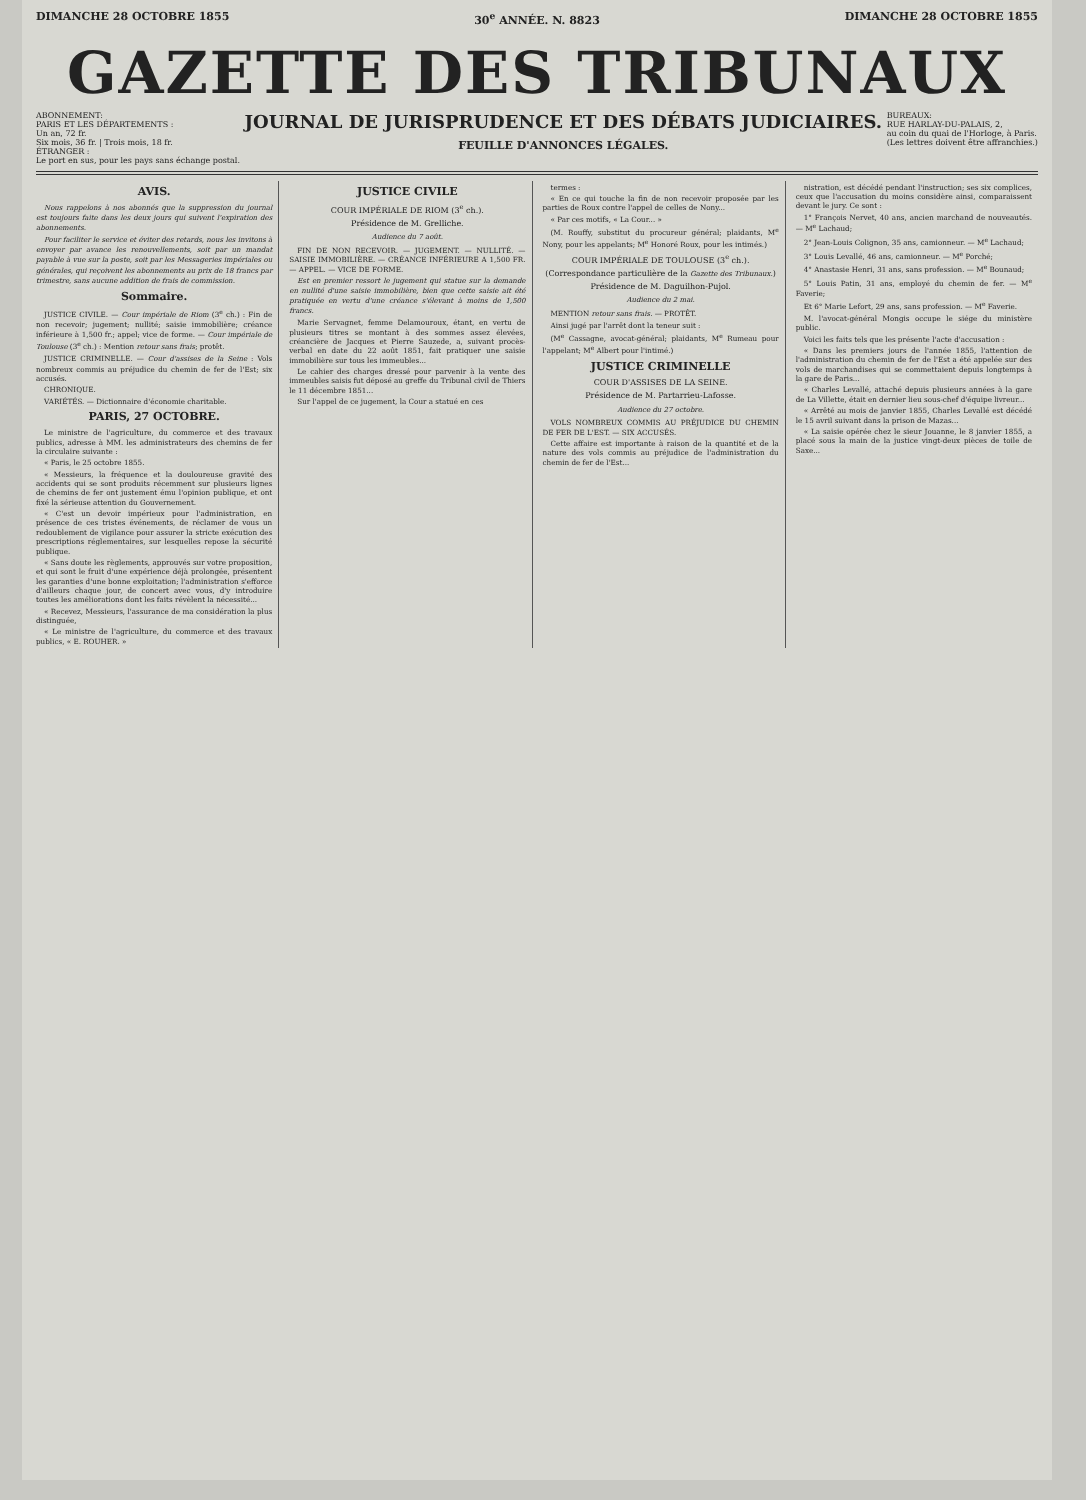DIMANCHE 28 OCTOBRE 1855 30<sup>e</sup> ANNÉE. N. 8823 DIMANCHE 28 OCTOBRE 1855
GAZETTE DES TRIBUNAUX
ABONNEMENT:
PARIS ET LES DÉPARTEMENTS :
Un an, 72 fr.
Six mois, 36 fr. | Trois mois, 18 fr.
ÉTRANGER :
Le port en sus, pour les pays sans échange postal.
JOURNAL DE JURISPRUDENCE ET DES DÉBATS JUDICIAIRES.
FEUILLE D'ANNONCES LÉGALES.
BUREAUX:
RUE HARLAY-DU-PALAIS, 2,
au coin du quai de l'Horloge, à Paris.
(Les lettres doivent être affranchies.)
AVIS.
Nous rappelons à nos abonnés que la suppression du journal est toujours faite dans les deux jours qui suivent l'expiration des abonnements.
Pour faciliter le service et éviter des retards, nous les invitons à envoyer par avance les renouvellements, soit par un mandat payable à vue sur la poste, soit par les Messageries impériales ou générales, qui reçoivent les abonnements au prix de 18 francs par trimestre, sans aucune addition de frais de commission.
Sommaire.
JUSTICE CIVILE. — Cour impériale de Riom (3<sup>e</sup> ch.) : Fin de non recevoir; jugement; nullité; saisie immobilière; créance inférieure à 1,500 fr.; appel; vice de forme. — Cour impériale de Toulouse (3<sup>e</sup> ch.) : Mention retour sans frais; protêt.
JUSTICE CRIMINELLE. — Cour d'assises de la Seine : Vols nombreux commis au préjudice du chemin de fer de l'Est; six accusés.
CHRONIQUE.
VARIÉTÉS. — Dictionnaire d'économie charitable.
PARIS, 27 OCTOBRE.
Le ministre de l'agriculture, du commerce et des travaux publics, adresse à MM. les administrateurs des chemins de fer la circulaire suivante :
« Paris, le 25 octobre 1855.
« Messieurs, la fréquence et la douloureuse gravité des accidents qui se sont produits récemment sur plusieurs lignes de chemins de fer ont justement ému l'opinion publique, et ont fixé la sérieuse attention du Gouvernement.
« C'est un devoir impérieux pour l'administration, en présence de ces tristes événements, de réclamer de vous un redoublement de vigilance pour assurer la stricte exécution des prescriptions réglementaires, sur lesquelles repose la sécurité publique.
« Sans doute les règlements, approuvés sur votre proposition, et qui sont le fruit d'une expérience déjà prolongée, présentent les garanties d'une bonne exploitation; l'administration s'efforce d'ailleurs chaque jour, de concert avec vous, d'y introduire toutes les améliorations dont les faits révèlent la nécessité...
« Recevez, Messieurs, l'assurance de ma considération la plus distinguée,
« Le ministre de l'agriculture, du commerce et des travaux publics, « E. ROUHER. »
JUSTICE CIVILE
COUR IMPÉRIALE DE RIOM (3<sup>e</sup> ch.).
Présidence de M. Grelliche.
Audience du 7 août.
FIN DE NON RECEVOIR. — JUGEMENT. — NULLITÉ. — SAISIE IMMOBILIÈRE. — CRÉANCE INFÉRIEURE A 1,500 FR. — APPEL. — VICE DE FORME.
Est en premier ressort le jugement qui statue sur la demande en nullité d'une saisie immobilière, bien que cette saisie ait été pratiquée en vertu d'une créance s'élevant à moins de 1,500 francs.
Marie Servagnet, femme Delamouroux, étant, en vertu de plusieurs titres se montant à des sommes assez élevées, créancière de Jacques et Pierre Sauzede, a, suivant procès-verbal en date du 22 août 1851, fait pratiquer une saisie immobilière sur tous les immeubles...
Le cahier des charges dressé pour parvenir à la vente des immeubles saisis fut déposé au greffe du Tribunal civil de Thiers le 11 décembre 1851...
Sur l'appel de ce jugement, la Cour a statué en ces
termes :
« En ce qui touche la fin de non recevoir proposée par les parties de Roux contre l'appel de celles de Nony...
« Par ces motifs, « La Cour... »
(M. Rouffy, substitut du procureur général; plaidants, M<sup>e</sup> Nony, pour les appelants; M<sup>e</sup> Honoré Roux, pour les intimés.)
COUR IMPÉRIALE DE TOULOUSE (3<sup>e</sup> ch.).
(Correspondance particulière de la Gazette des Tribunaux.)
Présidence de M. Daguilhon-Pujol.
Audience du 2 mai.
MENTION retour sans frais. — PROTÊT.
Ainsi jugé par l'arrêt dont la teneur suit :
(M<sup>e</sup> Cassagne, avocat-général; plaidants, M<sup>e</sup> Rumeau pour l'appelant; M<sup>e</sup> Albert pour l'intimé.)
JUSTICE CRIMINELLE
COUR D'ASSISES DE LA SEINE.
Présidence de M. Partarrieu-Lafosse.
Audience du 27 octobre.
VOLS NOMBREUX COMMIS AU PRÉJUDICE DU CHEMIN DE FER DE L'EST. — SIX ACCUSÉS.
Cette affaire est importante à raison de la quantité et de la nature des vols commis au préjudice de l'administration du chemin de fer de l'Est...
nistration, est décédé pendant l'instruction; ses six complices, ceux que l'accusation du moins considère ainsi, comparaissent devant le jury. Ce sont :
1° François Nervet, 40 ans, ancien marchand de nouveautés. — M<sup>e</sup> Lachaud;
2° Jean-Louis Colignon, 35 ans, camionneur. — M<sup>e</sup> Lachaud;
3° Louis Levallé, 46 ans, camionneur. — M<sup>e</sup> Porché;
4° Anastasie Henri, 31 ans, sans profession. — M<sup>e</sup> Bounaud;
5° Louis Patin, 31 ans, employé du chemin de fer. — M<sup>e</sup> Faverie;
Et 6° Marie Lefort, 29 ans, sans profession. — M<sup>e</sup> Faverie.
M. l'avocat-général Mongis occupe le siége du ministère public.
Voici les faits tels que les présente l'acte d'accusation :
« Dans les premiers jours de l'année 1855, l'attention de l'administration du chemin de fer de l'Est a été appelée sur des vols de marchandises qui se commettaient depuis longtemps à la gare de Paris...
« Charles Levallé, attaché depuis plusieurs années à la gare de La Villette, était en dernier lieu sous-chef d'équipe livreur...
« Arrêté au mois de janvier 1855, Charles Levallé est décédé le 15 avril suivant dans la prison de Mazas...
« La saisie opérée chez le sieur Jouanne, le 8 janvier 1855, a placé sous la main de la justice vingt-deux pièces de toile de Saxe...